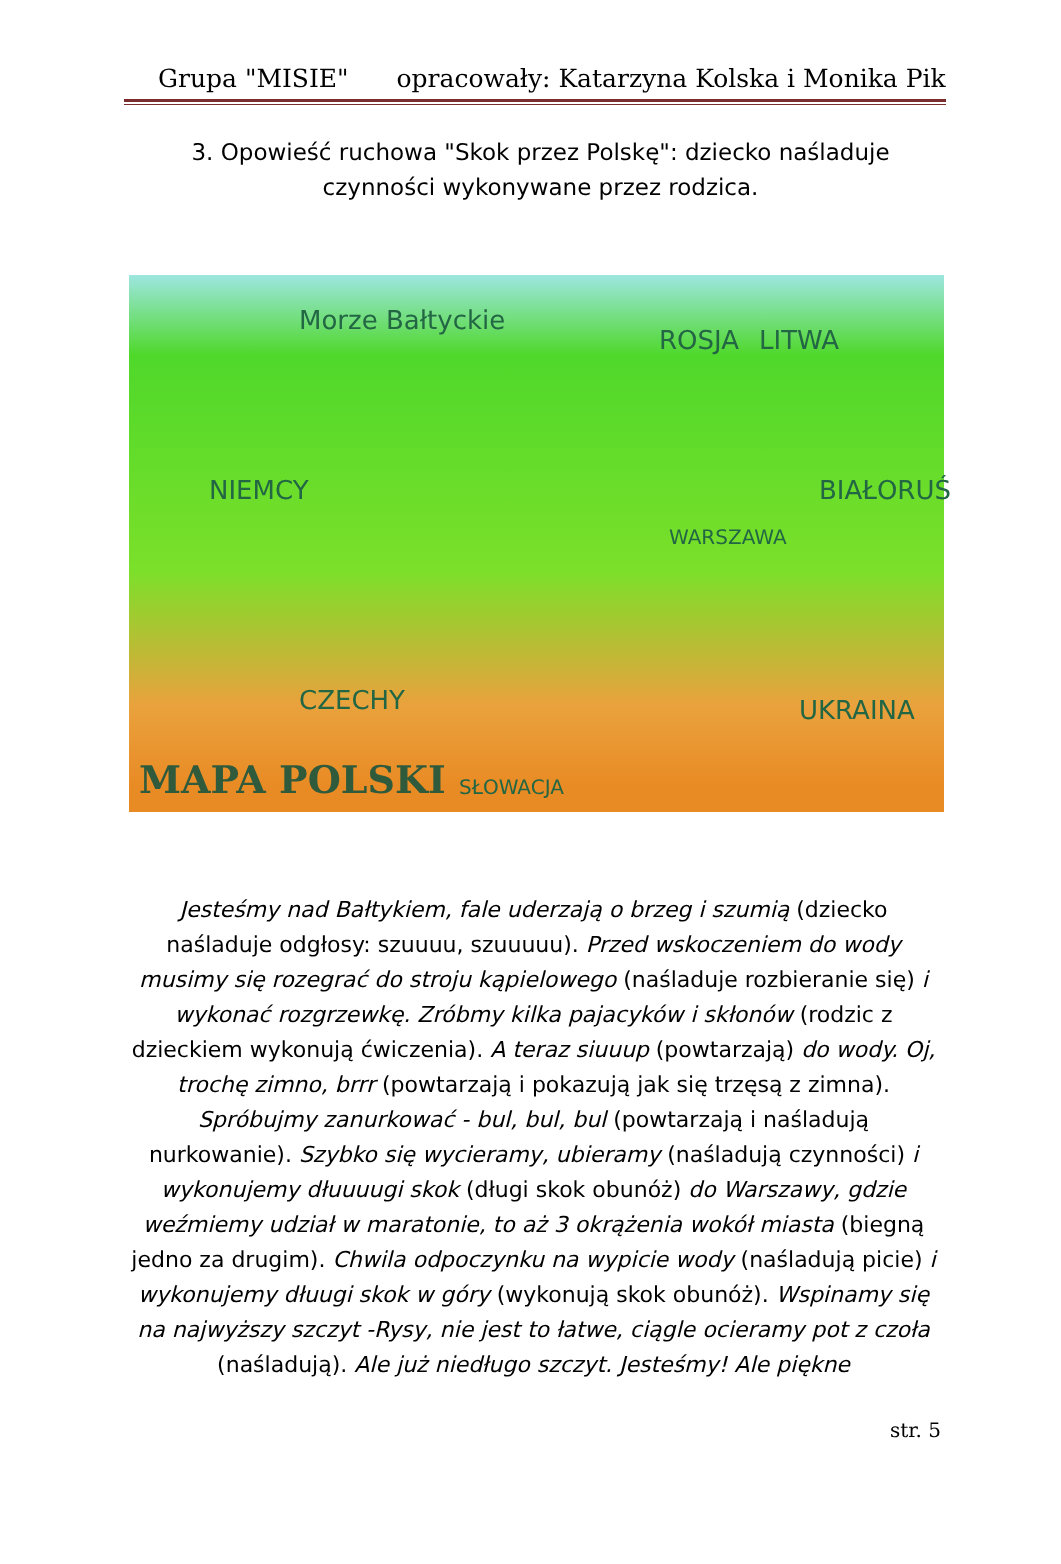Grupa "MISIE" opracowały: Katarzyna Kolska i Monika Pik
3. Opowieść ruchowa "Skok przez Polskę": dziecko naśladuje czynności wykonywane przez rodzica.
Morze Bałtyckie
ROSJA LITWA
NIEMCY
WARSZAWA
BIAŁORUŚ
CZECHY UKRAINA
SŁOWACJA
MAPA POLSKI
Jesteśmy nad Bałtykiem, fale uderzają o brzeg i szumią (dziecko naśladuje odgłosy: szuuuu, szuuuuu). Przed wskoczeniem do wody musimy się rozegrać do stroju kąpielowego (naśladuje rozbieranie się) i wykonać rozgrzewkę. Zróbmy kilka pajacyków i skłonów (rodzic z dzieckiem wykonują ćwiczenia). A teraz siuuup (powtarzają) do wody. Oj, trochę zimno, brrr (powtarzają i pokazują jak się trzęsą z zimna). Spróbujmy zanurkować - bul, bul, bul (powtarzają i naśladują nurkowanie). Szybko się wycieramy, ubieramy (naśladują czynności) i wykonujemy dłuuuugi skok (długi skok obunóż) do Warszawy, gdzie weźmiemy udział w maratonie, to aż 3 okrążenia wokół miasta (biegną jedno za drugim). Chwila odpoczynku na wypicie wody (naśladują picie) i wykonujemy dłuugi skok w góry (wykonują skok obunóż). Wspinamy się na najwyższy szczyt -Rysy, nie jest to łatwe, ciągle ocieramy pot z czoła (naśladują). Ale już niedługo szczyt. Jesteśmy! Ale piękne
str. 5